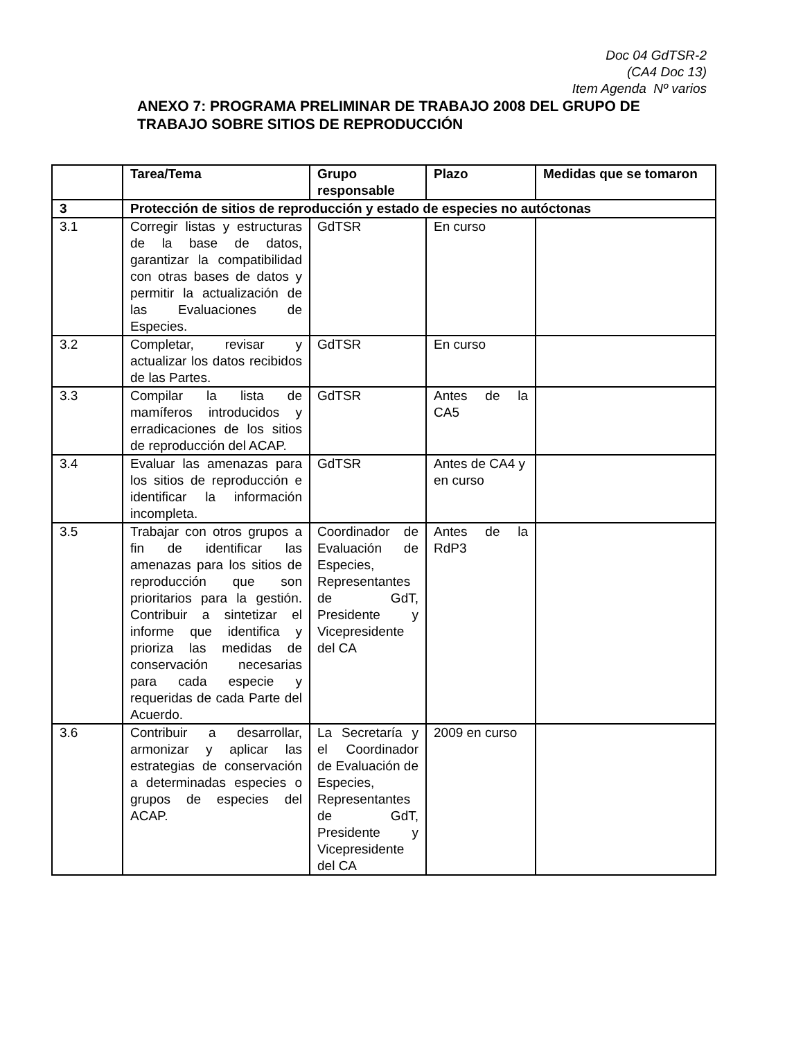Doc 04 GdTSR-2
(CA4 Doc 13)
Item Agenda Nº varios
ANEXO 7: PROGRAMA PRELIMINAR DE TRABAJO 2008 DEL GRUPO DE TRABAJO SOBRE SITIOS DE REPRODUCCIÓN
| | Tarea/Tema | Grupo responsable | Plazo | Medidas que se tomaron |
| --- | --- | --- | --- | --- |
| 3 | Protección de sitios de reproducción y estado de especies no autóctonas | | | |
| 3.1 | Corregir listas y estructuras de la base de datos, garantizar la compatibilidad con otras bases de datos y permitir la actualización de las Evaluaciones de Especies. | GdTSR | En curso | |
| 3.2 | Completar, revisar y actualizar los datos recibidos de las Partes. | GdTSR | En curso | |
| 3.3 | Compilar la lista de mamíferos introducidos y erradicaciones de los sitios de reproducción del ACAP. | GdTSR | Antes de la CA5 | |
| 3.4 | Evaluar las amenazas para los sitios de reproducción e identificar la información incompleta. | GdTSR | Antes de CA4 y en curso | |
| 3.5 | Trabajar con otros grupos a fin de identificar las amenazas para los sitios de reproducción que son prioritarios para la gestión. Contribuir a sintetizar el informe que identifica y prioriza las medidas de conservación necesarias para cada especie y requeridas de cada Parte del Acuerdo. | Coordinador de Evaluación de Especies, Representantes de GdT, Presidente y Vicepresidente del CA | Antes de la RdP3 | |
| 3.6 | Contribuir a desarrollar, armonizar y aplicar las estrategias de conservación a determinadas especies o grupos de especies del ACAP. | La Secretaría y el Coordinador de Evaluación de Especies, Representantes de GdT, Presidente y Vicepresidente del CA | 2009 en curso | |